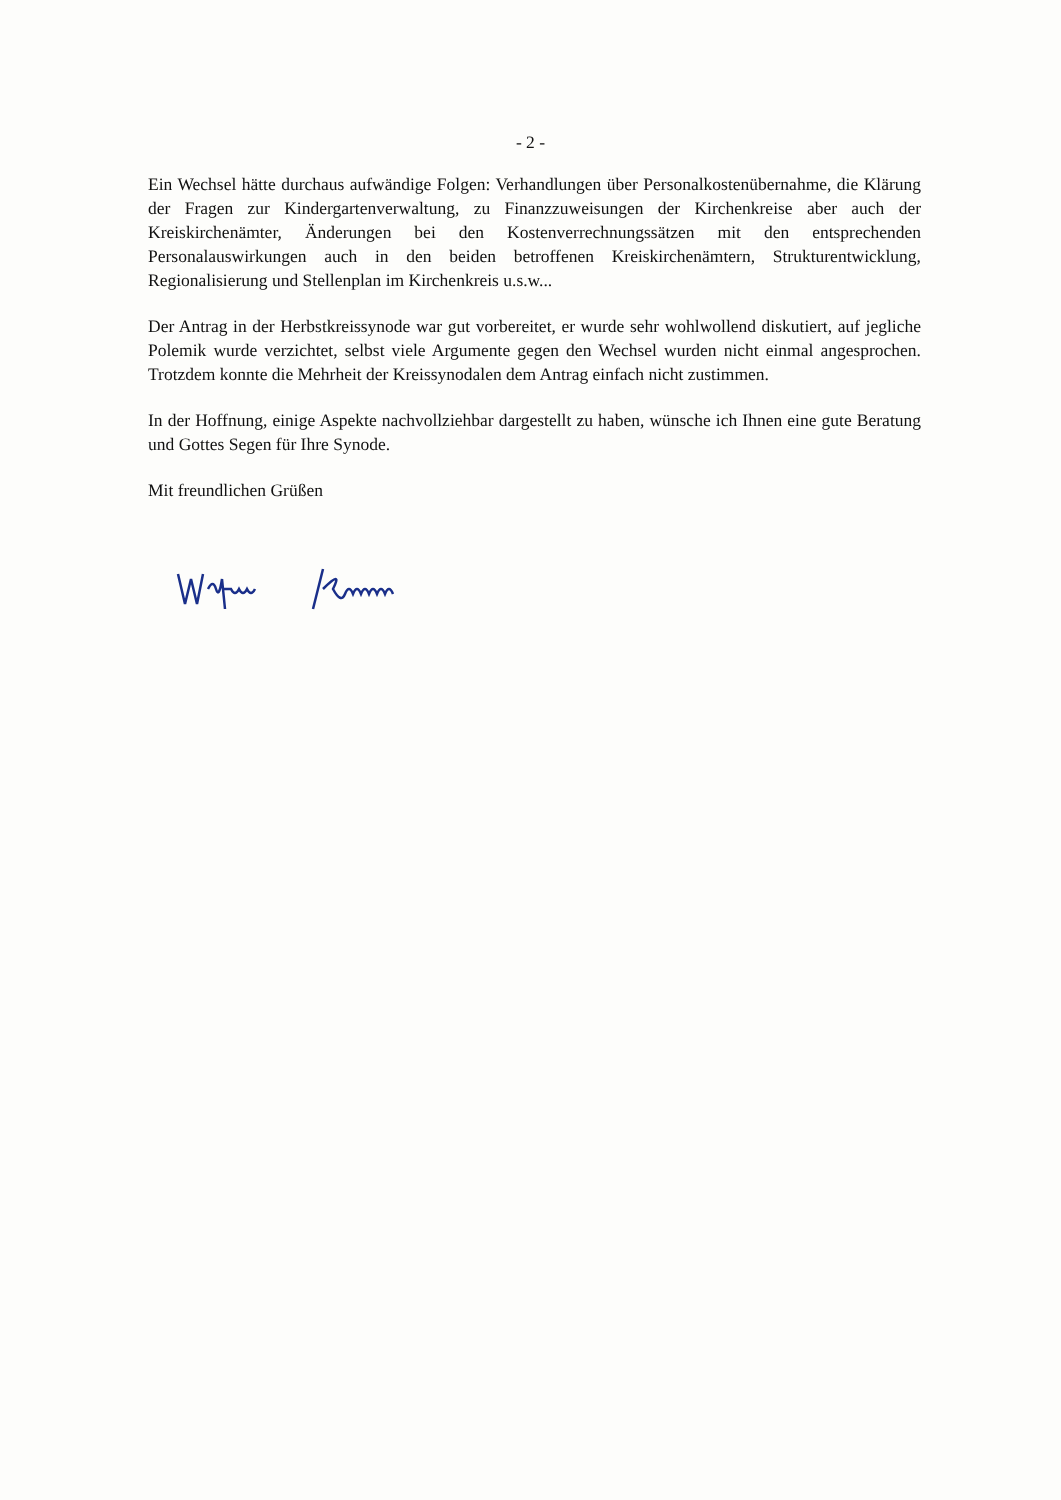- 2 -
Ein Wechsel hätte durchaus aufwändige Folgen: Verhandlungen über Personalkostenübernahme, die Klärung der Fragen zur Kindergartenverwaltung, zu Finanzzuweisungen der Kirchenkreise aber auch der Kreiskirchenämter, Änderungen bei den Kostenverrechnungssätzen mit den entsprechenden Personalauswirkungen auch in den beiden betroffenen Kreiskirchenämtern, Strukturentwicklung, Regionalisierung und Stellenplan im Kirchenkreis u.s.w...
Der Antrag in der Herbstkreissynode war gut vorbereitet, er wurde sehr wohlwollend diskutiert, auf jegliche Polemik wurde verzichtet, selbst viele Argumente gegen den Wechsel wurden nicht einmal angesprochen. Trotzdem konnte die Mehrheit der Kreissynodalen dem Antrag einfach nicht zustimmen.
In der Hoffnung, einige Aspekte nachvollziehbar dargestellt zu haben, wünsche ich Ihnen eine gute Beratung und Gottes Segen für Ihre Synode.
Mit freundlichen Grüßen